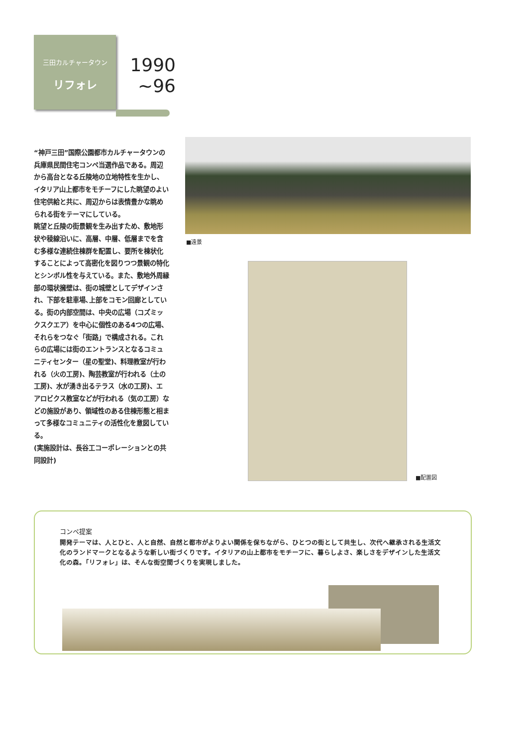三田カルチャータウン
リフォレ
1990
~96
“神戸三田”国際公園都市カルチャータウンの兵庫県民間住宅コンペ当選作品である。周辺から高台となる丘陵地の立地特性を生かし、イタリア山上都市をモチーフにした眺望のよい住宅供給と共に、周辺からは表情豊かな眺められる街をテーマにしている。
眺望と丘陵の街景観を生み出すため、敷地形状や稜線沿いに、高層、中層、低層までを含む多様な連続住棟群を配置し、要所を棟状化することによって高密化を図りつつ景観の特化とシンボル性を与えている。また、敷地外周縁部の環状擁壁は、街の城壁としてデザインされ、下部を駐車場､上部をコモン回廊としている。街の内部空間は、中央の広場（コズミックスクエア）を中心に個性のある4つの広場、それらをつなぐ「街路」で構成される。これらの広場には街のエントランスとなるコミュニティセンター（星の聖堂)、料理教室が行われる（火の工房)、陶芸教室が行われる（土の工房)、水が湧き出るテラス（水の工房)、エアロビクス教室などが行われる（気の工房）などの施設があり、領域性のある住棟形態と相まって多様なコミュニティの活性化を意図している。
(実施設計は、長谷工コーポレーションとの共同設計)
■遠景
■配置図
コンペ提案
開発テーマは、人とひと、人と自然、自然と都市がよりよい関係を保ちながら、ひとつの街として共生し、次代へ継承される生活文化のランドマークとなるような新しい街づくりです。イタリアの山上都市をモチーフに、暮らしよさ、楽しさをデザインした生活文化の森。「リフォレ」は、そんな街空間づくりを実現しました。